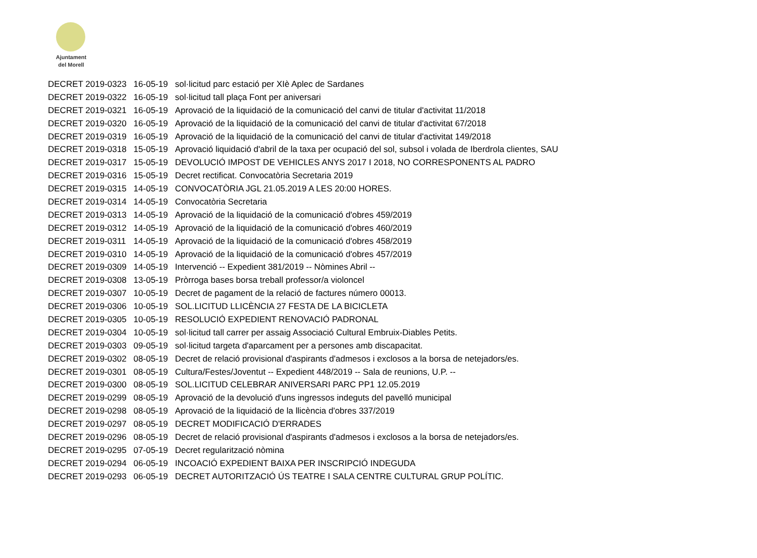Ajuntament
del Morell
| DECRET 2019-0323 | 16-05-19 | sol·licitud parc estació per XIè Aplec de Sardanes |
| DECRET 2019-0322 | 16-05-19 | sol·licitud tall plaça Font per aniversari |
| DECRET 2019-0321 | 16-05-19 | Aprovació de la liquidació de la comunicació del canvi de titular d'activitat 11/2018 |
| DECRET 2019-0320 | 16-05-19 | Aprovació de la liquidació de la comunicació del canvi de titular d'activitat 67/2018 |
| DECRET 2019-0319 | 16-05-19 | Aprovació de la liquidació de la comunicació del canvi de titular d'activitat 149/2018 |
| DECRET 2019-0318 | 15-05-19 | Aprovació liquidació d'abril de la taxa per ocupació del sol, subsol i volada de Iberdrola clientes, SAU |
| DECRET 2019-0317 | 15-05-19 | DEVOLUCIÓ IMPOST DE VEHICLES ANYS 2017 I 2018, NO CORRESPONENTS AL PADRO |
| DECRET 2019-0316 | 15-05-19 | Decret rectificat. Convocatòria Secretaria 2019 |
| DECRET 2019-0315 | 14-05-19 | CONVOCATÒRIA JGL 21.05.2019 A LES 20:00 HORES. |
| DECRET 2019-0314 | 14-05-19 | Convocatòria Secretaria |
| DECRET 2019-0313 | 14-05-19 | Aprovació de la liquidació de la comunicació d'obres 459/2019 |
| DECRET 2019-0312 | 14-05-19 | Aprovació de la liquidació de la comunicació d'obres 460/2019 |
| DECRET 2019-0311 | 14-05-19 | Aprovació de la liquidació de la comunicació d'obres 458/2019 |
| DECRET 2019-0310 | 14-05-19 | Aprovació de la liquidació de la comunicació d'obres 457/2019 |
| DECRET 2019-0309 | 14-05-19 | Intervenció -- Expedient 381/2019 -- Nòmines Abril -- |
| DECRET 2019-0308 | 13-05-19 | Pròrroga bases borsa treball professor/a violoncel |
| DECRET 2019-0307 | 10-05-19 | Decret de pagament de la relació de factures número 00013. |
| DECRET 2019-0306 | 10-05-19 | SOL.LICITUD LLICÈNCIA 27 FESTA DE LA BICICLETA |
| DECRET 2019-0305 | 10-05-19 | RESOLUCIÓ EXPEDIENT RENOVACIÓ PADRONAL |
| DECRET 2019-0304 | 10-05-19 | sol·licitud tall carrer per assaig Associació Cultural Embruix-Diables Petits. |
| DECRET 2019-0303 | 09-05-19 | sol·licitud targeta d'aparcament per a persones amb discapacitat. |
| DECRET 2019-0302 | 08-05-19 | Decret de relació provisional d'aspirants d'admesos i exclosos a la borsa de netejadors/es. |
| DECRET 2019-0301 | 08-05-19 | Cultura/Festes/Joventut -- Expedient 448/2019 -- Sala de reunions, U.P. -- |
| DECRET 2019-0300 | 08-05-19 | SOL.LICITUD CELEBRAR ANIVERSARI PARC PP1 12.05.2019 |
| DECRET 2019-0299 | 08-05-19 | Aprovació de la devolució d'uns ingressos indeguts del pavelló municipal |
| DECRET 2019-0298 | 08-05-19 | Aprovació de la liquidació de la llicència d'obres 337/2019 |
| DECRET 2019-0297 | 08-05-19 | DECRET MODIFICACIÓ D'ERRADES |
| DECRET 2019-0296 | 08-05-19 | Decret de relació provisional d'aspirants d'admesos i exclosos a la borsa de netejadors/es. |
| DECRET 2019-0295 | 07-05-19 | Decret regularització nòmina |
| DECRET 2019-0294 | 06-05-19 | INCOACIÓ EXPEDIENT BAIXA PER INSCRIPCIÓ INDEGUDA |
| DECRET 2019-0293 | 06-05-19 | DECRET AUTORITZACIÓ ÚS TEATRE I SALA CENTRE CULTURAL GRUP POLÍTIC. |